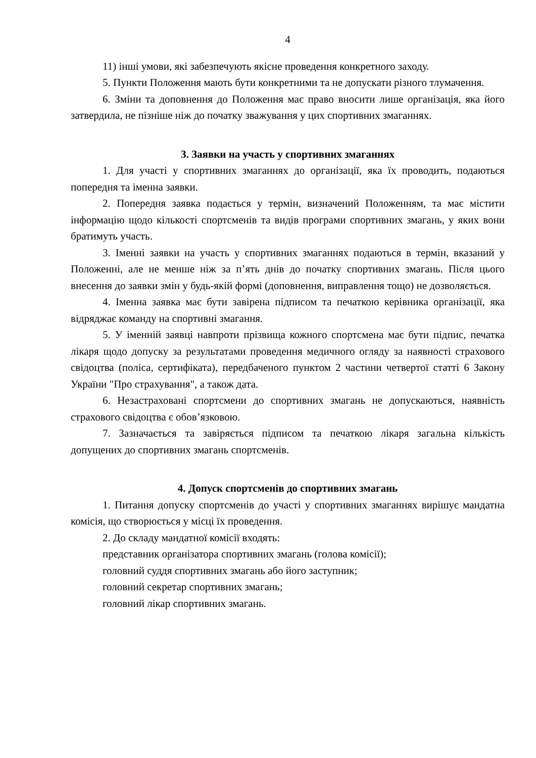4
11) інші умови, які забезпечують якісне проведення конкретного заходу.
5. Пункти Положення мають бути конкретними та не допускати різного тлумачення.
6. Зміни та доповнення до Положення має право вносити лише організація, яка його затвердила, не пізніше ніж до початку зважування у цих спортивних змаганнях.
3. Заявки на участь у спортивних змаганнях
1. Для участі у спортивних змаганнях до організації, яка їх проводить, подаються попередня та іменна заявки.
2. Попередня заявка подається у термін, визначений Положенням, та має містити інформацію щодо кількості спортсменів та видів програми спортивних змагань, у яких вони братимуть участь.
3. Іменні заявки на участь у спортивних змаганнях подаються в термін, вказаний у Положенні, але не менше ніж за п’ять днів до початку спортивних змагань. Після цього внесення до заявки змін у будь-якій формі (доповнення, виправлення тощо) не дозволяється.
4. Іменна заявка має бути завірена підписом та печаткою керівника організації, яка відряджає команду на спортивні змагання.
5. У іменній заявці навпроти прізвища кожного спортсмена має бути підпис, печатка лікаря щодо допуску за результатами проведення медичного огляду за наявності страхового свідоцтва (поліса, сертифіката), передбаченого пунктом 2 частини четвертої статті 6 Закону України "Про страхування", а також дата.
6. Незастраховані спортсмени до спортивних змагань не допускаються, наявність страхового свідоцтва є обов’язковою.
7. Зазначається та завіряється підписом та печаткою лікаря загальна кількість допущених до спортивних змагань спортсменів.
4. Допуск спортсменів до спортивних змагань
1. Питання допуску спортсменів до участі у спортивних змаганнях вирішує мандатна комісія, що створюється у місці їх проведення.
2. До складу мандатної комісії входять:
представник організатора спортивних змагань (голова комісії);
головний суддя спортивних змагань або його заступник;
головний секретар спортивних змагань;
головний лікар спортивних змагань.